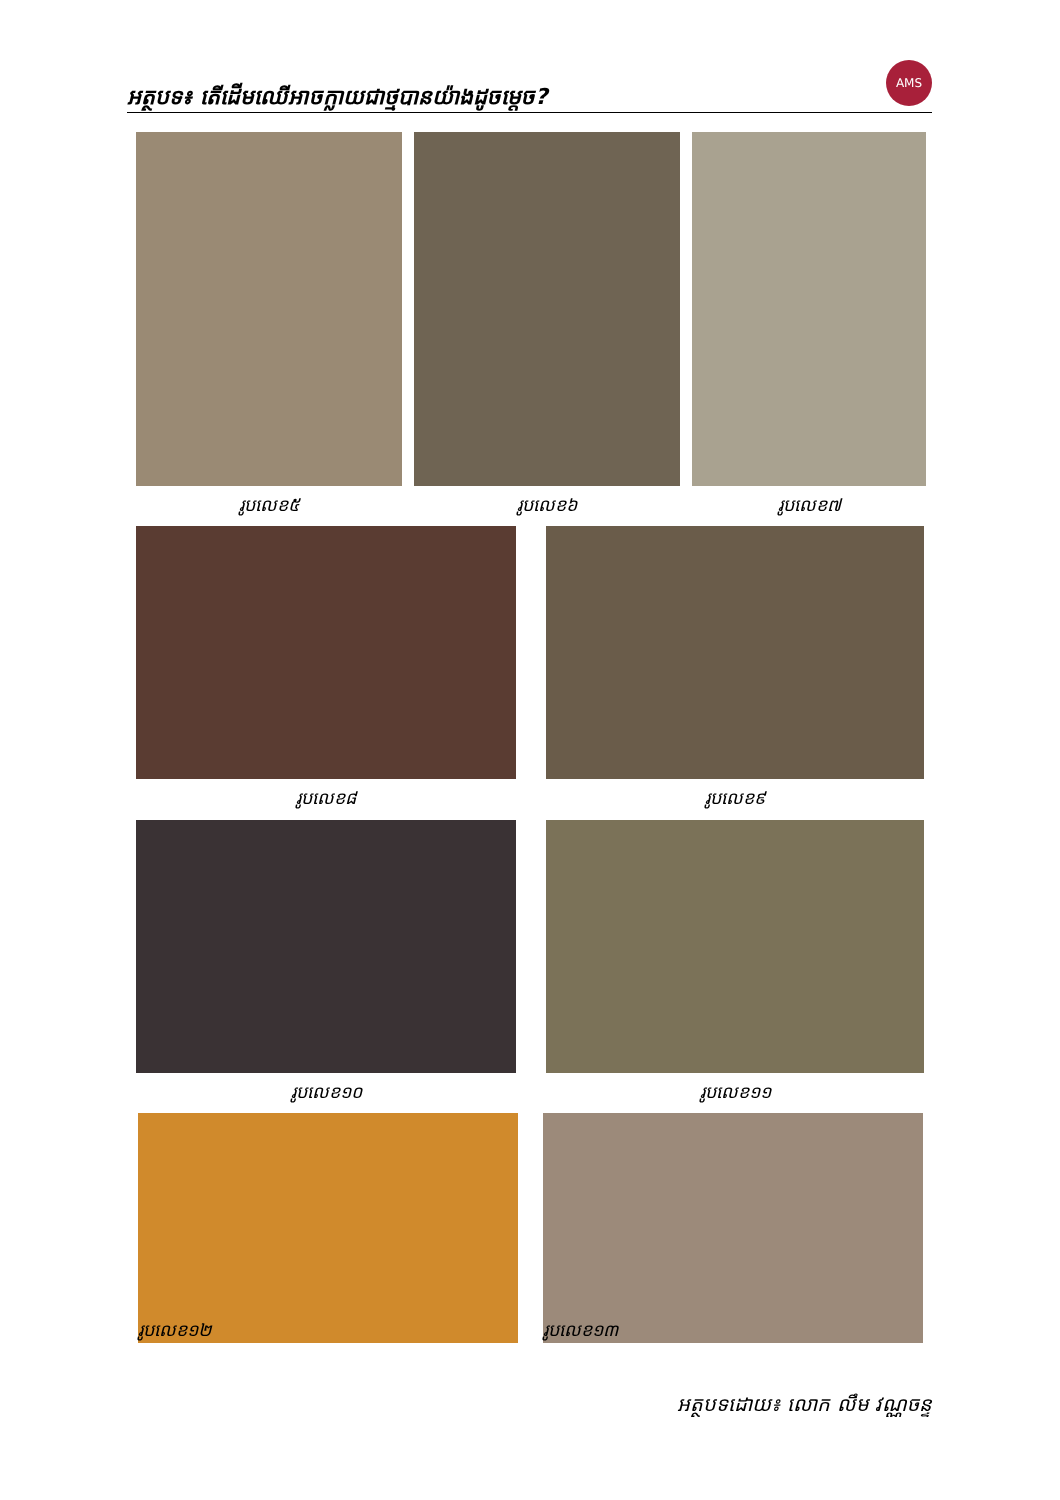អត្ថបទ៖ តើដើមឈើអាចក្លាយជាថ្មបានយ៉ាងដូចម្តេច?
AMS
រូបលេខ៥ រូបលេខ៦ រូបលេខ៧
រូបលេខ៨ រូបលេខ៩
រូបលេខ១០ រូបលេខ១១
រូបលេខ១២ រូបលេខ១៣
អត្ថបទដោយ៖ លោក លឹម វណ្ណចន្ទ